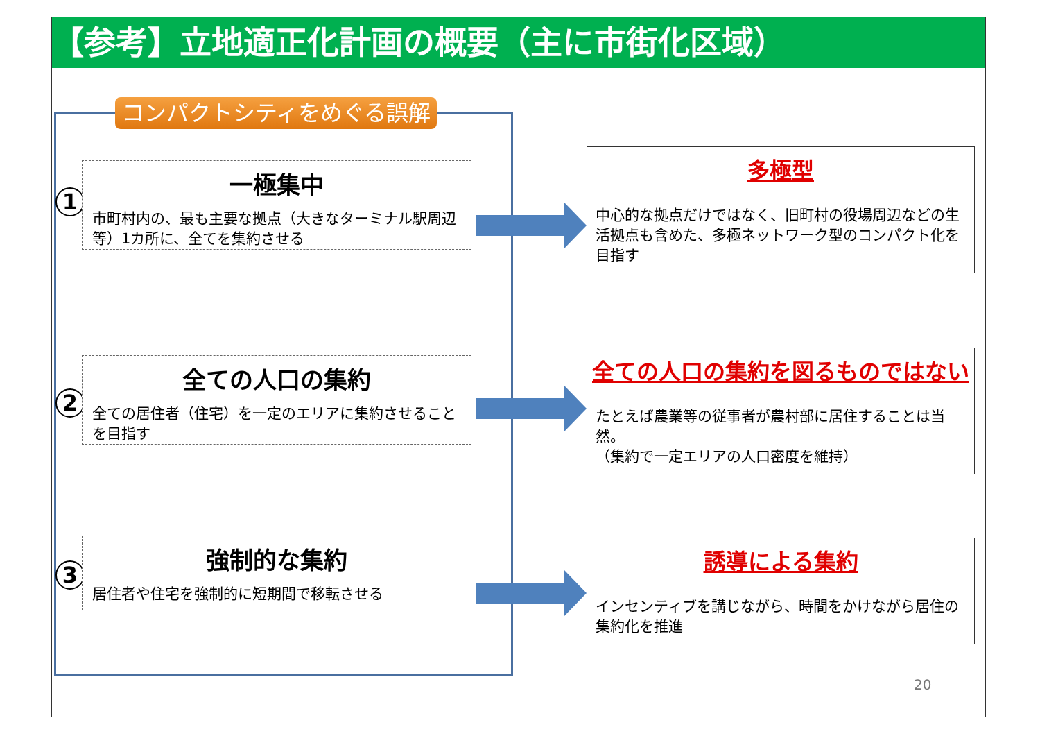【参考】立地適正化計画の概要（主に市街化区域）
コンパクトシティをめぐる誤解
1
一極集中
市町村内の、最も主要な拠点（大きなターミナル駅周辺等）1カ所に、全てを集約させる
多極型
中心的な拠点だけではなく、旧町村の役場周辺などの生活拠点も含めた、多極ネットワーク型のコンパクト化を目指す
2
全ての人口の集約
全ての居住者（住宅）を一定のエリアに集約させることを目指す
全ての人口の集約を図るものではない
たとえば農業等の従事者が農村部に居住することは当然。
（集約で一定エリアの人口密度を維持）
3
強制的な集約
居住者や住宅を強制的に短期間で移転させる
誘導による集約
インセンティブを講じながら、時間をかけながら居住の集約化を推進
20